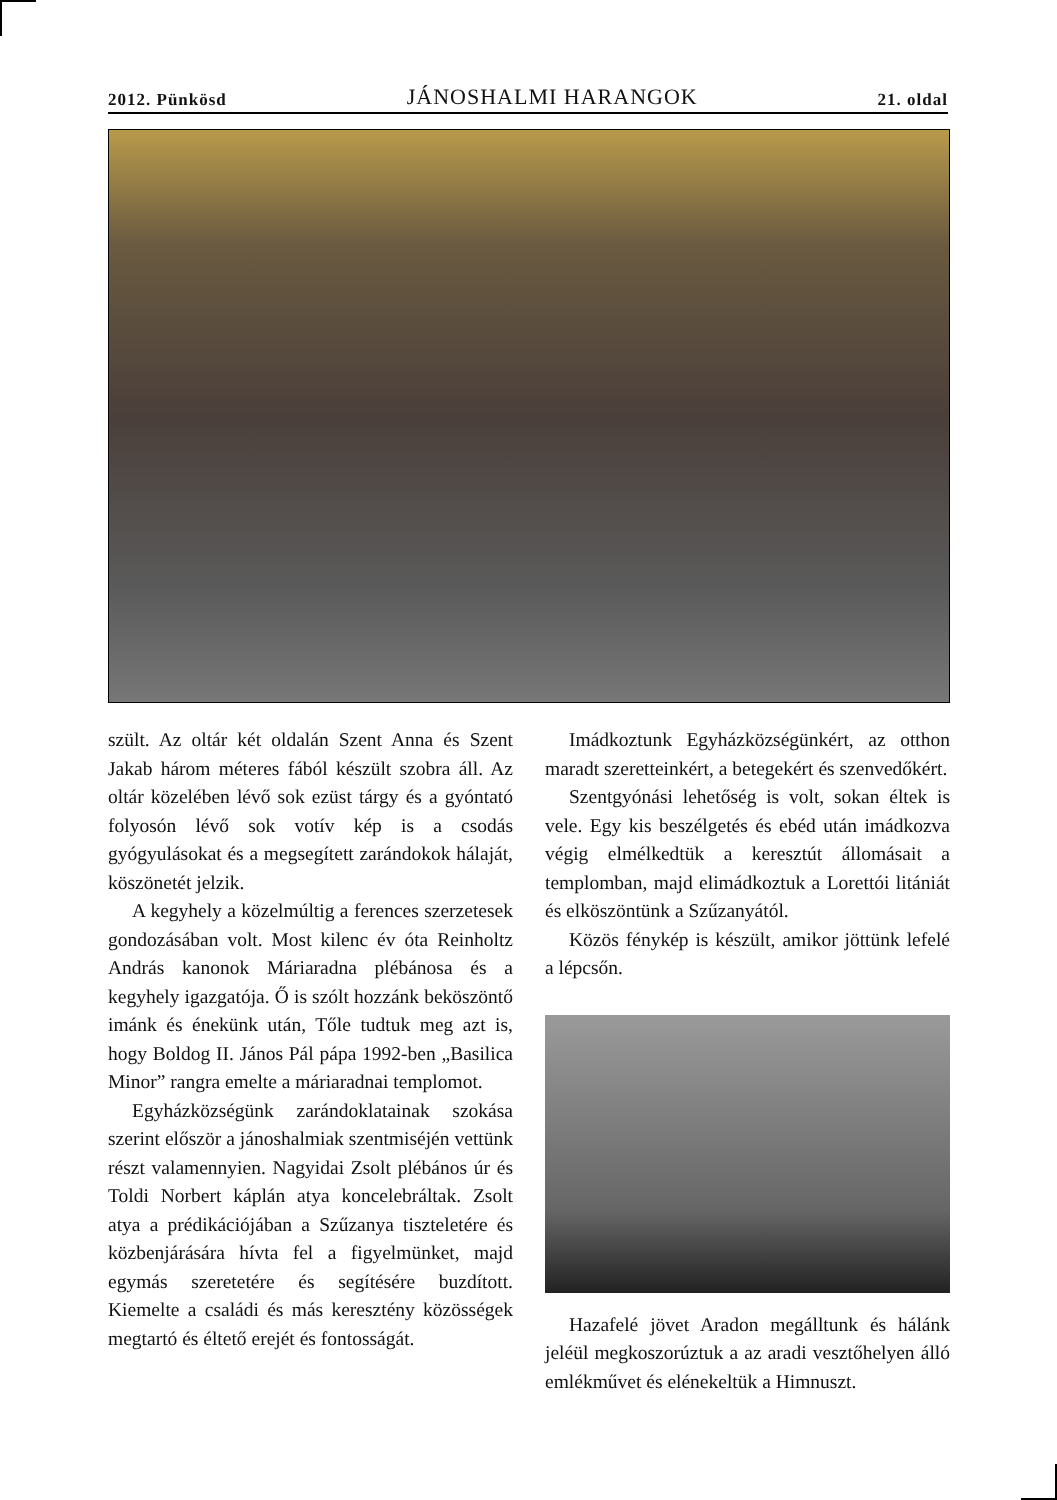2012. Pünkösd JÁNOSHALMI HARANGOK 21. oldal
szült. Az oltár két oldalán Szent Anna és Szent Jakab három méteres fából készült szobra áll. Az oltár közelében lévő sok ezüst tárgy és a gyóntató folyosón lévő sok votív kép is a csodás gyógyulásokat és a megsegített zarándokok hálaját, köszönetét jelzik.
A kegyhely a közelmúltig a ferences szerzetesek gondozásában volt. Most kilenc év óta Reinholtz András kanonok Máriaradna plébánosa és a kegyhely igazgatója. Ő is szólt hozzánk beköszöntő imánk és énekünk után, Tőle tudtuk meg azt is, hogy Boldog II. János Pál pápa 1992-ben „Basilica Minor” rangra emelte a máriaradnai templomot.
Egyházközségünk zarándoklatainak szokása szerint először a jánoshalmiak szentmiséjén vettünk részt valamennyien. Nagyidai Zsolt plébános úr és Toldi Norbert káplán atya koncelebráltak. Zsolt atya a prédikációjában a Szűzanya tiszteletére és közbenjárására hívta fel a figyelmünket, majd egymás szeretetére és segítésére buzdított. Kiemelte a családi és más keresztény közösségek megtartó és éltető erejét és fontosságát.
Imádkoztunk Egyházközségünkért, az otthon maradt szeretteinkért, a betegekért és szenvedőkért.
Szentgyónási lehetőség is volt, sokan éltek is vele. Egy kis beszélgetés és ebéd után imádkozva végig elmélkedtük a keresztút állomásait a templomban, majd elimádkoztuk a Lorettói litániát és elköszöntünk a Szűzanyától.
Közös fénykép is készült, amikor jöttünk lefelé a lépcsőn.
Hazafelé jövet Aradon megálltunk és hálánk jeléül megkoszorúztuk a az aradi vesztőhelyen álló emlékművet és elénekeltük a Himnuszt.